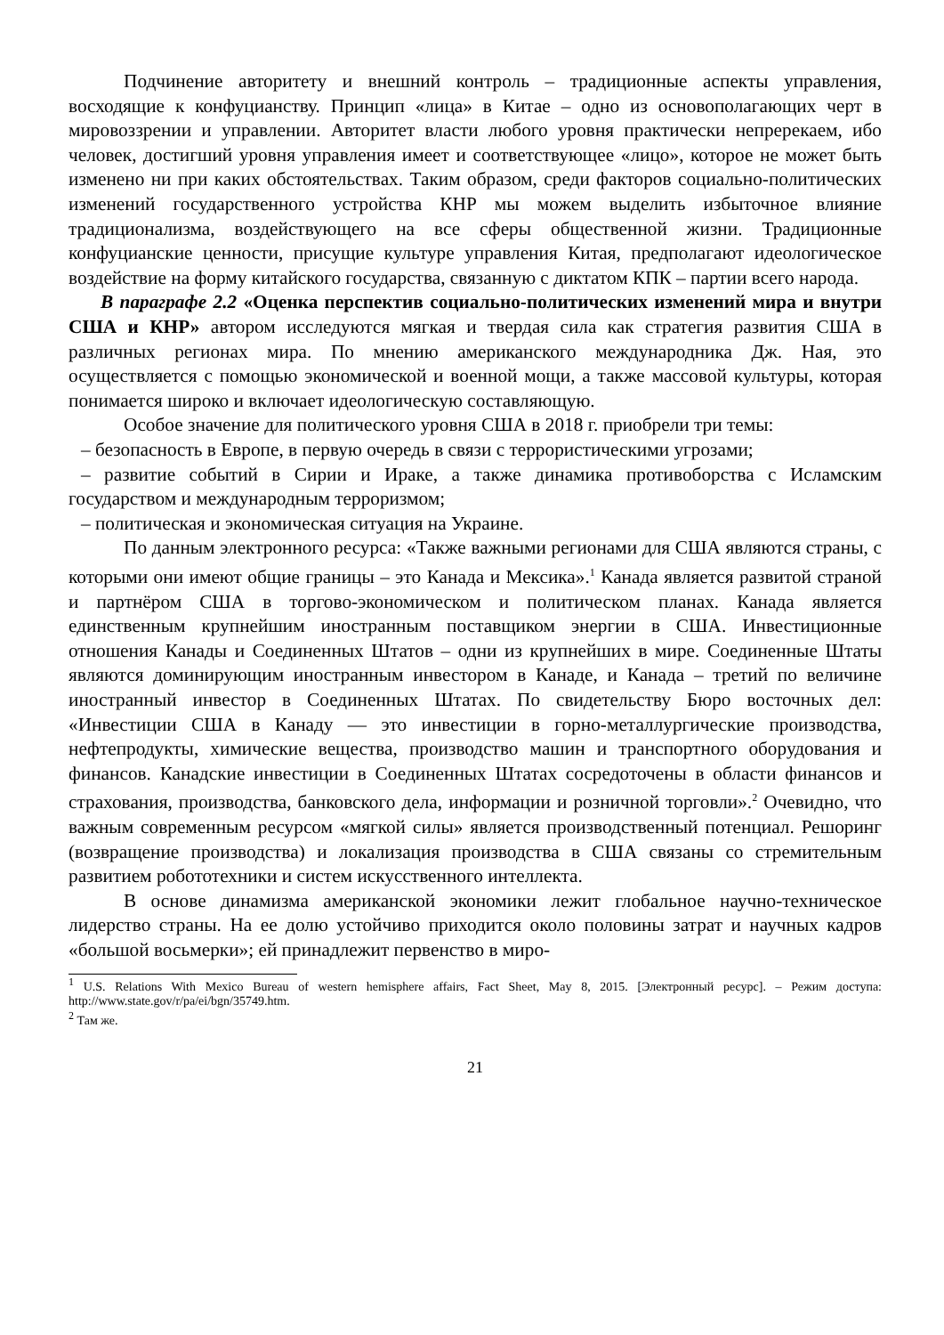Подчинение авторитету и внешний контроль – традиционные аспекты управления, восходящие к конфуцианству. Принцип «лица» в Китае – одно из основополагающих черт в мировоззрении и управлении. Авторитет власти любого уровня практически непререкаем, ибо человек, достигший уровня управления имеет и соответствующее «лицо», которое не может быть изменено ни при каких обстоятельствах. Таким образом, среди факторов социально-политических изменений государственного устройства КНР мы можем выделить избыточное влияние традиционализма, воздействующего на все сферы общественной жизни. Традиционные конфуцианские ценности, присущие культуре управления Китая, предполагают идеологическое воздействие на форму китайского государства, связанную с диктатом КПК – партии всего народа.
В параграфе 2.2 «Оценка перспектив социально-политических изменений мира и внутри США и КНР» автором исследуются мягкая и твердая сила как стратегия развития США в различных регионах мира. По мнению американского международника Дж. Ная, это осуществляется с помощью экономической и военной мощи, а также массовой культуры, которая понимается широко и включает идеологическую составляющую.
Особое значение для политического уровня США в 2018 г. приобрели три темы:
– безопасность в Европе, в первую очередь в связи с террористическими угрозами;
– развитие событий в Сирии и Ираке, а также динамика противоборства с Исламским государством и международным терроризмом;
– политическая и экономическая ситуация на Украине.
По данным электронного ресурса: «Также важными регионами для США являются страны, с которыми они имеют общие границы – это Канада и Мексика».<sup>1</sup> Канада является развитой страной и партнёром США в торгово-экономическом и политическом планах. Канада является единственным крупнейшим иностранным поставщиком энергии в США. Инвестиционные отношения Канады и Соединенных Штатов – одни из крупнейших в мире. Соединенные Штаты являются доминирующим иностранным инвестором в Канаде, и Канада – третий по величине иностранный инвестор в Соединенных Штатах. По свидетельству Бюро восточных дел: «Инвестиции США в Канаду — это инвестиции в горно-металлургические производства, нефтепродукты, химические вещества, производство машин и транспортного оборудования и финансов. Канадские инвестиции в Соединенных Штатах сосредоточены в области финансов и страхования, производства, банковского дела, информации и розничной торговли».<sup>2</sup> Очевидно, что важным современным ресурсом «мягкой силы» является производственный потенциал. Решоринг (возвращение производства) и локализация производства в США связаны со стремительным развитием робототехники и систем искусственного интеллекта.
В основе динамизма американской экономики лежит глобальное научно-техническое лидерство страны. На ее долю устойчиво приходится около половины затрат и научных кадров «большой восьмерки»; ей принадлежит первенство в миро-
<sup>1</sup> U.S. Relations With Mexico Bureau of western hemisphere affairs, Fact Sheet, May 8, 2015. [Электронный ресурс]. – Режим доступа: http://www.state.gov/r/pa/ei/bgn/35749.htm.
<sup>2</sup> Там же.
21